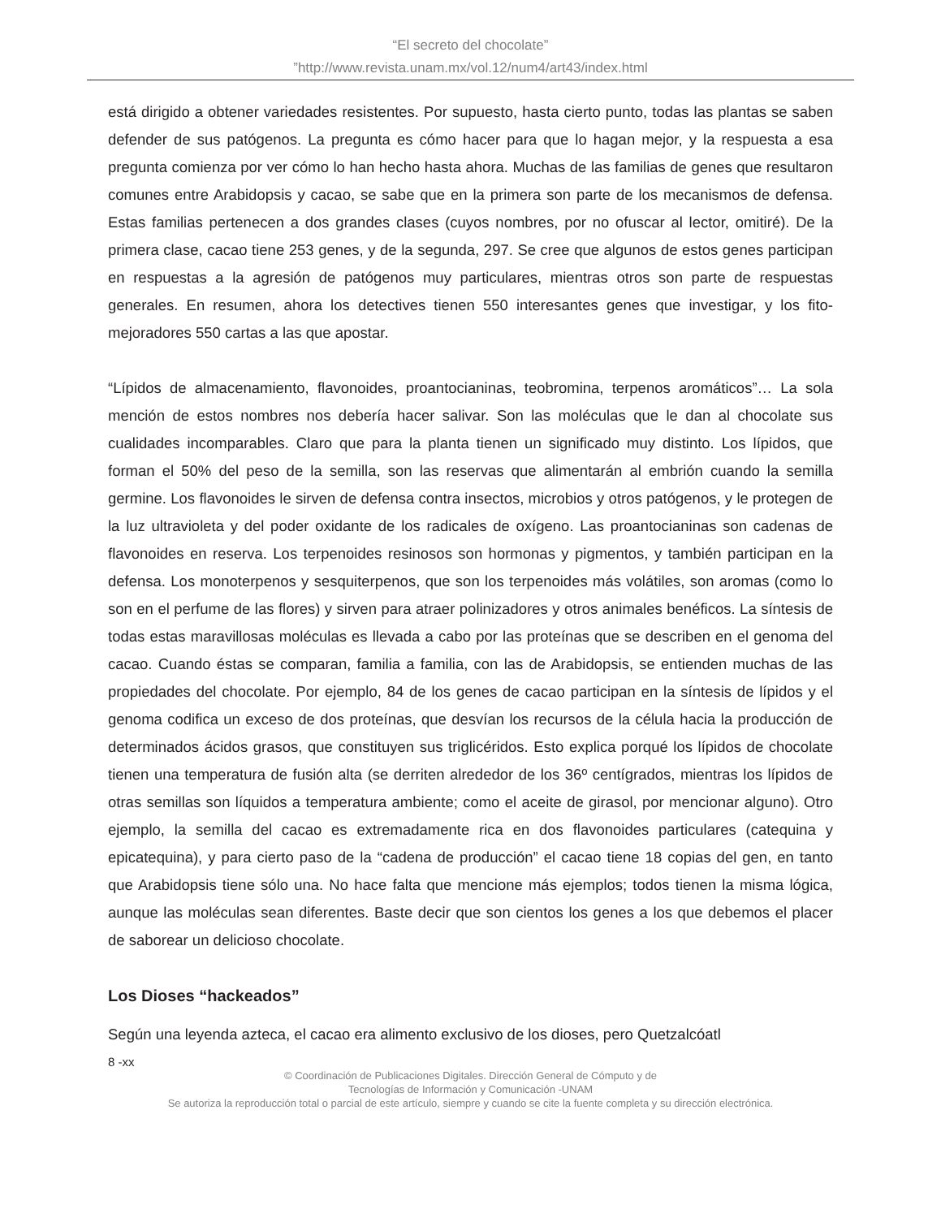“El secreto del chocolate”
”http://www.revista.unam.mx/vol.12/num4/art43/index.html
está dirigido a obtener variedades resistentes. Por supuesto, hasta cierto punto, todas las plantas se saben defender de sus patógenos. La pregunta es cómo hacer para que lo hagan mejor, y la respuesta a esa pregunta comienza por ver cómo lo han hecho hasta ahora. Muchas de las familias de genes que resultaron comunes entre Arabidopsis y cacao, se sabe que en la primera son parte de los mecanismos de defensa. Estas familias pertenecen a dos grandes clases (cuyos nombres, por no ofuscar al lector, omitiré). De la primera clase, cacao tiene 253 genes, y de la segunda, 297. Se cree que algunos de estos genes participan en respuestas a la agresión de patógenos muy particulares, mientras otros son parte de respuestas generales. En resumen, ahora los detectives tienen 550 interesantes genes que investigar, y los fito-mejoradores 550 cartas a las que apostar.
“Lípidos de almacenamiento, flavonoides, proantocianinas, teobromina, terpenos aromáticos”… La sola mención de estos nombres nos debería hacer salivar. Son las moléculas que le dan al chocolate sus cualidades incomparables. Claro que para la planta tienen un significado muy distinto. Los lípidos, que forman el 50% del peso de la semilla, son las reservas que alimentarán al embrión cuando la semilla germine. Los flavonoides le sirven de defensa contra insectos, microbios y otros patógenos, y le protegen de la luz ultravioleta y del poder oxidante de los radicales de oxígeno. Las proantocianinas son cadenas de flavonoides en reserva. Los terpenoides resinosos son hormonas y pigmentos, y también participan en la defensa. Los monoterpenos y sesquiterpenos, que son los terpenoides más volátiles, son aromas (como lo son en el perfume de las flores) y sirven para atraer polinizadores y otros animales benéficos. La síntesis de todas estas maravillosas moléculas es llevada a cabo por las proteínas que se describen en el genoma del cacao. Cuando éstas se comparan, familia a familia, con las de Arabidopsis, se entienden muchas de las propiedades del chocolate. Por ejemplo, 84 de los genes de cacao participan en la síntesis de lípidos y el genoma codifica un exceso de dos proteínas, que desvían los recursos de la célula hacia la producción de determinados ácidos grasos, que constituyen sus triglicéridos. Esto explica porqué los lípidos de chocolate tienen una temperatura de fusión alta (se derriten alrededor de los 36º centígrados, mientras los lípidos de otras semillas son líquidos a temperatura ambiente; como el aceite de girasol, por mencionar alguno). Otro ejemplo, la semilla del cacao es extremadamente rica en dos flavonoides particulares (catequina y epicatequina), y para cierto paso de la “cadena de producción” el cacao tiene 18 copias del gen, en tanto que Arabidopsis tiene sólo una. No hace falta que mencione más ejemplos; todos tienen la misma lógica, aunque las moléculas sean diferentes. Baste decir que son cientos los genes a los que debemos el placer de saborear un delicioso chocolate.
Los Dioses “hackeados”
Según una leyenda azteca, el cacao era alimento exclusivo de los dioses, pero Quetzalcóatl
8 -xx
© Coordinación de Publicaciones Digitales. Dirección General de Cómputo y de
Tecnologías de Información y Comunicación -UNAM
Se autoriza la reproducción total o parcial de este artículo, siempre y cuando se cite la fuente completa y su dirección electrónica.